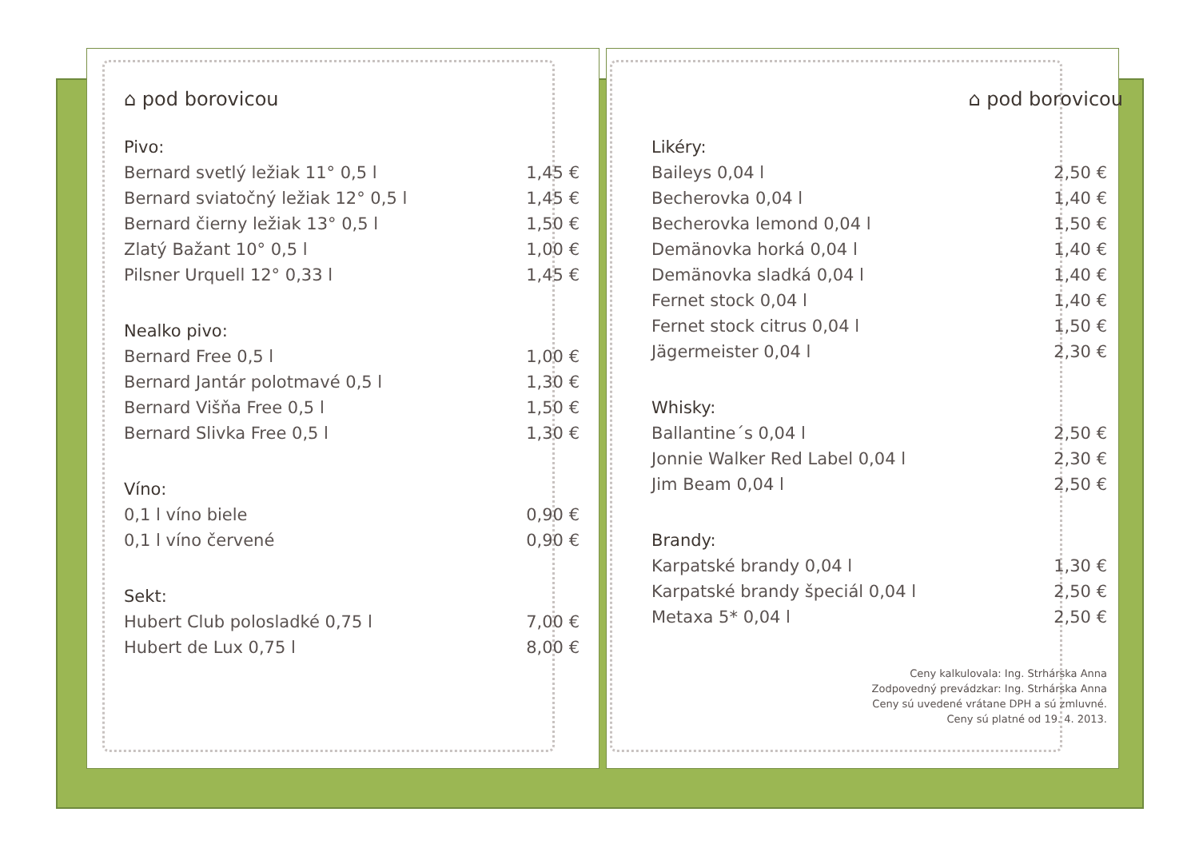⌂ pod borovicou
| Pivo: | |
| --- | --- |
| Bernard svetlý ležiak 11° 0,5 l | 1,45 € |
| Bernard sviatočný ležiak 12° 0,5 l | 1,45 € |
| Bernard čierny ležiak 13° 0,5 l | 1,50 € |
| Zlatý Bažant 10° 0,5 l | 1,00 € |
| Pilsner Urquell 12° 0,33 l | 1,45 € |
| Nealko pivo: | |
| Bernard Free 0,5 l | 1,00 € |
| Bernard Jantár polotmavé 0,5 l | 1,30 € |
| Bernard Višňa Free 0,5 l | 1,50 € |
| Bernard Slivka Free 0,5 l | 1,30 € |
| Víno: | |
| 0,1 l víno biele | 0,90 € |
| 0,1 l víno červené | 0,90 € |
| Sekt: | |
| Hubert Club polosladké 0,75 l | 7,00 € |
| Hubert de Lux 0,75 l | 8,00 € |
⌂ pod borovicou
| Likéry: | |
| --- | --- |
| Baileys 0,04 l | 2,50 € |
| Becherovka 0,04 l | 1,40 € |
| Becherovka lemond 0,04 l | 1,50 € |
| Demänovka horká 0,04 l | 1,40 € |
| Demänovka sladká 0,04 l | 1,40 € |
| Fernet stock 0,04 l | 1,40 € |
| Fernet stock citrus 0,04 l | 1,50 € |
| Jägermeister 0,04 l | 2,30 € |
| Whisky: | |
| Ballantine´s 0,04 l | 2,50 € |
| Jonnie Walker Red Label 0,04 l | 2,30 € |
| Jim Beam 0,04 l | 2,50 € |
| Brandy: | |
| Karpatské brandy 0,04 l | 1,30 € |
| Karpatské brandy špeciál 0,04 l | 2,50 € |
| Metaxa 5* 0,04 l | 2,50 € |
Ceny kalkulovala: Ing. Strhárska Anna
Zodpovedný prevádzkar: Ing. Strhárska Anna
Ceny sú uvedené vrátane DPH a sú zmluvné.
Ceny sú platné od 19. 4. 2013.